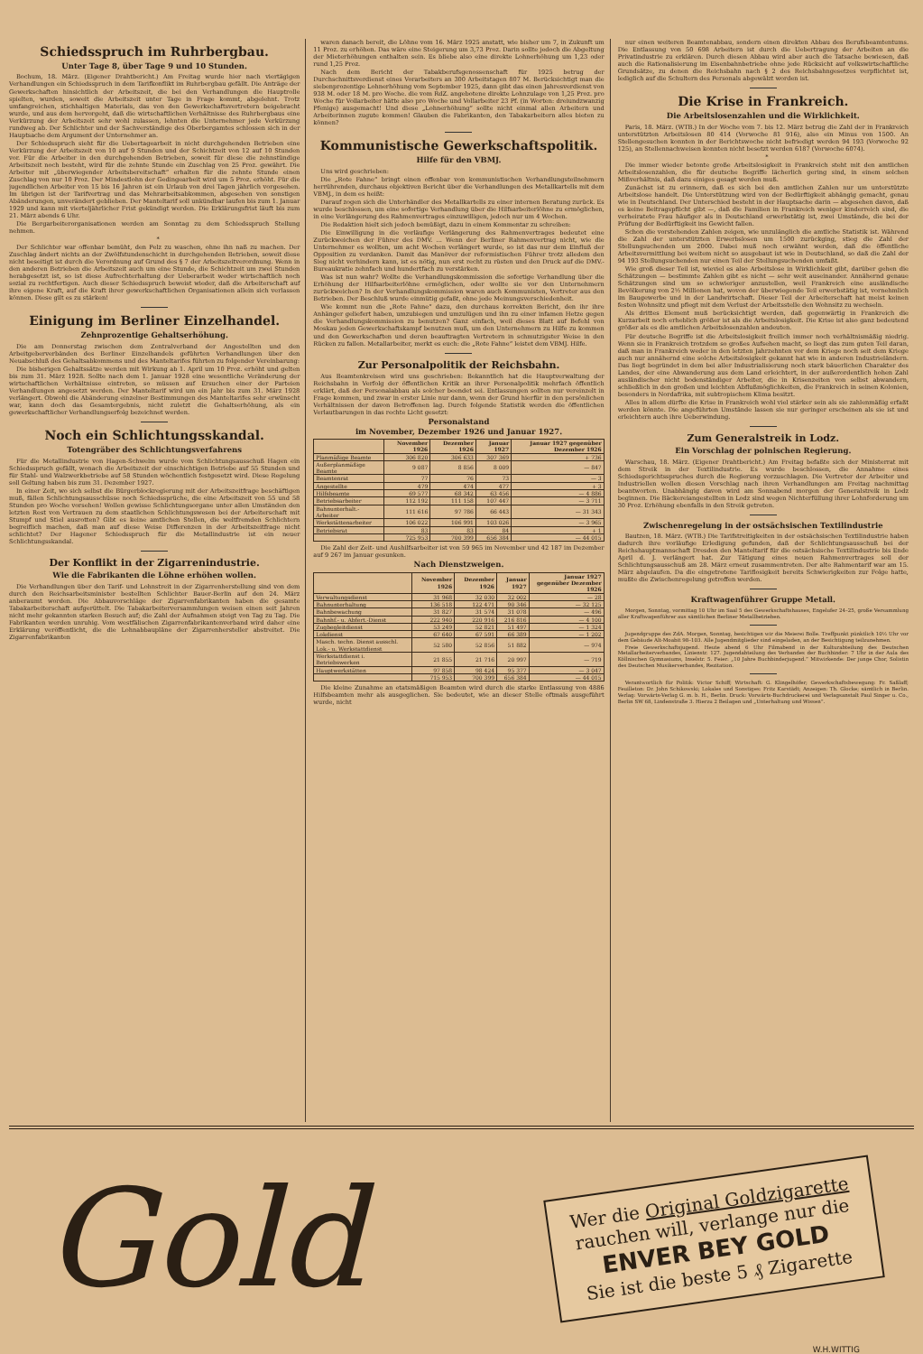Schiedsspruch im Ruhrbergbau.
Unter Tage 8, über Tage 9 und 10 Stunden.
Bochum, 18. März. (Eigener Drahtbericht.) Am Freitag wurde hier nach viertägigen Verhandlungen ein Schiedsspruch in dem Tarifkonflikt im Ruhrbergbau gefällt. Die Anträge der Gewerkschaften hinsichtlich der Arbeitszeit, die bei den Verhandlungen die Hauptrolle spielten, wurden, soweit die Arbeitszeit unter Tage in Frage kommt, abgelehnt. Trotz umfangreichen, stichhaltigen Materials, das von den Gewerkschaftsvertretern beigebracht wurde, und aus dem hervorgeht, daß die wirtschaftlichen Verhältnisse des Ruhrbergbaus eine Verkürzung der Arbeitszeit sehr wohl zulassen, lehnten die Unternehmer jede Verkürzung rundweg ab. Der Schlichter und der Sachverständige des Oberbergamtes schlossen sich in der Hauptsache dem Argument der Unternehmer an.
Der Schiedsspruch sieht für die Uebertagearbeit in nicht durchgehenden Betrieben eine Verkürzung der Arbeitszeit von 10 auf 9 Stunden und der Schichtzeit von 12 auf 10 Stunden vor. Für die Arbeiter in den durchgehenden Betrieben, soweit für diese die zehnstündige Arbeitszeit noch besteht, wird für die zehnte Stunde ein Zuschlag von 25 Proz. gewährt. Die Arbeiter mit „überwiegender Arbeitsbereitschaft“ erhalten für die zehnte Stunde einen Zuschlag von nur 10 Proz. Der Mindestlohn der Gedingearbeit wird um 5 Proz. erhöht. Für die jugendlichen Arbeiter von 15 bis 16 Jahren ist ein Urlaub von drei Tagen jährlich vorgesehen. Im übrigen ist der Tarifvertrag und das Mehrarbeitsabkommen, abgesehen von sonstigen Abänderungen, unverändert geblieben. Der Manteltarif soll unkündbar laufen bis zum 1. Januar 1929 und kann mit vierteljährlicher Frist gekündigt werden. Die Erklärungsfrist läuft bis zum 21. März abends 6 Uhr.
Die Bergarbeiterorganisationen werden am Sonntag zu dem Schiedsspruch Stellung nehmen.
*
Der Schlichter war offenbar bemüht, den Pelz zu waschen, ohne ihn naß zu machen. Der Zuschlag ändert nichts an der Zwölfstundenschicht in durchgehenden Betrieben, soweit diese nicht beseitigt ist durch die Verordnung auf Grund des § 7 der Arbeitszeitverordnung. Wenn in den anderen Betrieben die Arbeitszeit auch um eine Stunde, die Schichtzeit um zwei Stunden herabgesetzt ist, so ist diese Aufrechterhaltung der Ueberarbeit weder wirtschaftlich noch sozial zu rechtfertigen. Auch dieser Schiedsspruch beweist wieder, daß die Arbeiterschaft auf ihre eigene Kraft, auf die Kraft ihrer gewerkschaftlichen Organisationen allein sich verlassen können. Diese gilt es zu stärken!
Einigung im Berliner Einzelhandel.
Zehnprozentige Gehaltserhöhung.
Die am Donnerstag zwischen dem Zentralverband der Angestellten und den Arbeitgeberverbänden des Berliner Einzelhandels geführten Verhandlungen über den Neuabschluß des Gehaltsabkommens und des Manteltarifes führten zu folgender Vereinbarung:
Die bisherigen Gehaltssätze werden mit Wirkung ab 1. April um 10 Proz. erhöht und gelten bis zum 31. März 1928. Sollte nach dem 1. Januar 1928 eine wesentliche Veränderung der wirtschaftlichen Verhältnisse eintreten, so müssen auf Ersuchen einer der Parteien Verhandlungen angesetzt werden. Der Manteltarif wird um ein Jahr bis zum 31. März 1928 verlängert. Obwohl die Abänderung einzelner Bestimmungen des Manteltarifes sehr erwünscht war, kann doch das Gesamtergebnis, nicht zuletzt die Gehaltserhöhung, als ein gewerkschaftlicher Verhandlungserfolg bezeichnet werden.
Noch ein Schlichtungsskandal.
Totengräber des Schlichtungsverfahrens
Für die Metallindustrie von Hagen-Schwelm wurde vom Schlichtungsausschuß Hagen ein Schiedsspruch gefällt, wonach die Arbeitszeit der einschichtigen Betriebe auf 55 Stunden und für Stahl- und Walzwerkbetriebe auf 58 Stunden wöchentlich festgesetzt wird. Diese Regelung soll Geltung haben bis zum 31. Dezember 1927.
In einer Zeit, wo sich selbst die Bürgerblockregierung mit der Arbeitszeitfrage beschäftigen muß, fällen Schlichtungsausschüsse noch Schiedssprüche, die eine Arbeitszeit von 55 und 58 Stunden pro Woche vorsehen! Wollen gewisse Schlichtungsorgane unter allen Umständen den letzten Rest von Vertrauen zu dem staatlichen Schlichtungswesen bei der Arbeiterschaft mit Stumpf und Stiel ausrotten? Gibt es keine amtlichen Stellen, die weltfremden Schlichtern begreiflich machen, daß man auf diese Weise Differenzen in der Arbeitszeitfrage nicht schlichtet? Der Hagener Schiedsspruch für die Metallindustrie ist ein neuer Schlichtungsskandal.
Der Konflikt in der Zigarrenindustrie.
Wie die Fabrikanten die Löhne erhöhen wollen.
Die Verhandlungen über den Tarif- und Lohnstreit in der Zigarrenherstellung sind von dem durch den Reichsarbeitsminister bestellten Schlichter Bauer-Berlin auf den 24. März anberaumt worden. Die Abbauvorschläge der Zigarrenfabrikanten haben die gesamte Tabakarbeiterschaft aufgerüttelt. Die Tabakarbeiterversammlungen weisen einen seit Jahren nicht mehr gekannten starken Besuch auf; die Zahl der Aufnahmen steigt von Tag zu Tag. Die Fabrikanten werden unruhig. Vom westfälischen Zigarrenfabrikantenverband wird daher eine Erklärung veröffentlicht, die die Lohnabbaupläne der Zigarrenhersteller abstreitet. Die Zigarrenfabrikanten
waren danach bereit, die Löhne vom 16. März 1925 anstatt, wie bisher um 7, in Zukunft um 11 Proz. zu erhöhen. Das wäre eine Steigerung um 3,73 Proz. Darin sollte jedoch die Abgeltung der Mieterhöhungen enthalten sein. Es bliebe also eine direkte Lohnerhöhung um 1,23 oder rund 1,25 Proz.
Nach dem Bericht der Tabakberufsgenossenschaft für 1925 betrug der Durchschnittsverdienst eines Vorarbeiters an 300 Arbeitstagen 807 M. Berücksichtigt man die siebenprozentige Lohnerhöhung vom September 1925, dann gibt das einen Jahresverdienst von 938 M. oder 18 M. pro Woche. die vom RdZ. angebotene direkte Lohnzulage von 1,25 Proz. pro Woche für Vollarbeiter hätte also pro Woche und Vollarbeiter 23 Pf. (in Worten: dreiundzwanzig Pfenige) ausgemacht! Und diese „Lohnerhöhung“ sollte nicht einmal allen Arbeitern und Arbeiterinnen zugute kommen! Glauben die Fabrikanten, den Tabakarbeitern alles bieten zu können?
Kommunistische Gewerkschaftspolitik.
Hilfe für den VBMJ.
Uns wird geschrieben:
Die „Rote Fahne“ bringt einen offenbar von kommunistischen Verhandlungsteilnehmern herrührenden, durchaus objektiven Bericht über die Verhandlungen des Metallkartells mit dem VBMJ., in dem es heißt:
Darauf zogen sich die Unterhändler des Metallkartells zu einer internen Beratung zurück. Es wurde beschlossen, um eine sofortige Verhandlung über die Hilfsarbeiterlöhne zu ermöglichen, in eine Verlängerung des Rahmenvertrages einzuwilligen, jedoch nur um 4 Wochen.
Die Redaktion hielt sich jedoch bemüßigt, dazu in einem Kommentar zu schreiben:
Die Einwilligung in die vorläufige Verlängerung des Rahmenvertrages bedeutet eine Zurückweichen der Führer des DMV. ... Wenn der Berliner Rahmenvertrag nicht, wie die Unternehmer es wollten, um acht Wochen verlängert wurde, so ist das nur dem Einfluß der Opposition zu verdanken. Damit das Manöver der reformistischen Führer trotz alledem den Sieg nicht verhindern kann, ist es nötig, nun erst recht zu rüsten und den Druck auf die DMV.-Bureaukratie zehnfach und hundertfach zu verstärken.
Was ist nun wahr? Wollte die Verhandlungskommission die sofortige Verhandlung über die Erhöhung der Hilfsarbeiterlöhne ermöglichen, oder wollte sie vor den Unternehmern zurückweichen? In der Verhandlungskommission waren auch Kommunisten, Vertreter aus den Betrieben. Der Beschluß wurde einmütig gefaßt, ohne jede Meinungsverschiedenheit.
Wie kommt nun die „Rote Fahne“ dazu, den durchaus korrekten Bericht, den ihr ihre Anhänger geliefert haben, umzubiegen und umzulügen und ihn zu einer infamen Hetze gegen die Verhandlungskommission zu benutzen? Ganz einfach, weil dieses Blatt auf Befehl von Moskau jeden Gewerkschaftskampf benutzen muß, um den Unternehmern zu Hilfe zu kommen und den Gewerkschaften und deren beauftragten Vertretern in schmutzigster Weise in den Rücken zu fallen. Metallarbeiter, merkt es euch: die „Rote Fahne“ leistet dem VBMJ. Hilfe.
Zur Personalpolitik der Reichsbahn.
Aus Beamtenkreisen wird uns geschrieben: Bekanntlich hat die Hauptverwaltung der Reichsbahn in Verfolg der öffentlichen Kritik an ihrer Personalpolitik mehrfach öffentlich erklärt, daß der Personalabbau als solcher beendet sei. Entlassungen sollten nur vereinzelt in Frage kommen, und zwar in erster Linie nur dann, wenn der Grund hierfür in den persönlichen Verhältnissen der davon Betroffenen lag. Durch folgende Statistik werden die öffentlichen Verlautbarungen in das rechte Licht gesetzt:
Personalstand
im November, Dezember 1926 und Januar 1927.
| | November 1926 | Dezember 1926 | Januar 1927 | Januar 1927 gegenüber Dezember 1926 |
| --- | --- | --- | --- | --- |
| Planmäßige Beamte | 306 820 | 306 633 | 307 369 | + 736 |
| Außerplanmäßige Beamte | 9 087 | 8 856 | 8 009 | — 847 |
| Beamtenrat | 77 | 76 | 73 | — 3 |
| Angestellte | 479 | 474 | 477 | + 3 |
| Hilfsbeamte | 69 577 | 68 342 | 63 456 | — 4 886 |
| Betriebsarbeiter | 112 192 | 111 158 | 107 447 | — 3 711 |
| Bahnunterhalt.-Arbeiter | 111 616 | 97 786 | 66 443 | — 31 343 |
| Werkstättenarbeiter | 106 022 | 106 991 | 103 026 | — 3 965 |
| Betriebsrat | 83 | 83 | 84 | + 1 |
| | 725 953 | 700 399 | 656 384 | — 44 015 |
Die Zahl der Zeit- und Aushilfsarbeiter ist von 59 965 im November und 42 187 im Dezember auf 9 267 im Januar gesunken.
Nach Dienstzweigen.
| | November 1926 | Dezember 1926 | Januar 1927 | Januar 1927 gegenüber Dezember 1926 |
| --- | --- | --- | --- | --- |
| Verwaltungsdienst | 31 968 | 32 030 | 32 002 | — 28 |
| Bahnunterhaltung | 136 518 | 122 471 | 90 346 | — 32 125 |
| Bahnbewachung | 31 827 | 31 574 | 31 078 | — 496 |
| Bahnhf.- u. Abfert.-Dienst | 222 940 | 220 916 | 216 816 | — 4 100 |
| Zugbegleitdienst | 53 249 | 52 821 | 51 497 | — 1 324 |
| Lokdienst | 67 640 | 67 591 | 66 389 | — 1 202 |
| Masch. techn. Dienst ausschl. Lok.- u. Werkstattdienst | 52 580 | 52 856 | 51 882 | — 974 |
| Werkstattdienst i. Betriebswerken | 21 855 | 21 716 | 20 997 | — 719 |
| Hauptwerkstätten | 97 858 | 98 424 | 95 377 | — 3 047 |
| | 715 953 | 700 399 | 656 384 | — 44 015 |
Die kleine Zunahme an etatsmäßigen Beamten wird durch die starke Entlassung von 4886 Hilfsbeamten mehr als ausgeglichen. Sie bedeutet, wie an dieser Stelle oftmals ausgeführt wurde, nicht
nur einen weiteren Beamtenabbau, sondern einen direkten Abbau des Berufsbeamtentums. Die Entlassung von 50 698 Arbeitern ist durch die Uebertragung der Arbeiten an die Privatindustrie zu erklären. Durch diesen Abbau wird aber auch die Tatsache bewiesen, daß auch die Rationalisierung im Eisenbahnbetriebe ohne jede Rücksicht auf volkswirtschaftliche Grundsätze, zu denen die Reichsbahn nach § 2 des Reichsbahngesetzes verpflichtet ist, lediglich auf die Schultern des Personals abgewälzt worden ist.
Die Krise in Frankreich.
Die Arbeitslosenzahlen und die Wirklichkeit.
Paris, 18. März. (WTB.) In der Woche vom 7. bis 12. März betrug die Zahl der in Frankreich unterstützten Arbeitslosen 80 414 (Vorwoche 81 916), also ein Minus von 1500. An Stellengesuchen konnten in der Berichtswoche nicht befriedigt werden 94 193 (Vorwoche 92 125), an Stellennachweisen konnten nicht besetzt werden 6187 (Vorwoche 6074).
*
Die immer wieder betonte große Arbeitslosigkeit in Frankreich steht mit den amtlichen Arbeitslosenzahlen, die für deutsche Begriffe lächerlich gering sind, in einem solchen Mißverhältnis, daß dazu einiges gesagt werden muß.
Zunächst ist zu erinnern, daß es sich bei den amtlichen Zahlen nur um unterstützte Arbeitslose handelt. Die Unterstützung wird von der Bedürftigkeit abhängig gemacht, genau wie in Deutschland. Der Unterschied besteht in der Hauptsache darin — abgesehen davon, daß es keine Beitragspflicht gibt —, daß die Familien in Frankreich weniger kinderreich sind, die verheiratete Frau häufiger als in Deutschland erwerbstätig ist, zwei Umstände, die bei der Prüfung der Bedürftigkeit ins Gewicht fallen.
Schon die vorstehenden Zahlen zeigen, wie unzulänglich die amtliche Statistik ist. Während die Zahl der unterstützten Erwerbslosen um 1500 zurückging, stieg die Zahl der Stellungsuchenden um 2000. Dabei muß noch erwähnt werden, daß die öffentliche Arbeitsvermittlung bei weitem nicht so ausgebaut ist wie in Deutschland, so daß die Zahl der 94 193 Stellungsuchenden nur einen Teil der Stellungsuchenden umfaßt.
Wie groß dieser Teil ist, wieviel es also Arbeitslose in Wirklichkeit gibt, darüber gehen die Schätzungen — bestimmte Zahlen gibt es nicht — sehr weit auseinander. Annähernd genaue Schätzungen sind um so schwieriger anzustellen, weil Frankreich eine ausländische Bevölkerung von 2½ Millionen hat, wovon der überwiegende Teil erwerbstätig ist, vornehmlich im Baugewerbe und in der Landwirtschaft. Dieser Teil der Arbeiterschaft hat meist keinen festen Wohnsitz und pflegt mit dem Verlust der Arbeitsstelle den Wohnsitz zu wechseln.
Als drittes Element muß berücksichtigt werden, daß gegenwärtig in Frankreich die Kurzarbeit noch erheblich größer ist als die Arbeitslosigkeit. Die Krise ist also ganz bedeutend größer als es die amtlichen Arbeitslosenzahlen andeuten.
Für deutsche Begriffe ist die Arbeitslosigkeit freilich immer noch verhältnismäßig niedrig. Wenn sie in Frankreich trotzdem so großes Aufsehen macht, so liegt das zum guten Teil daran, daß man in Frankreich weder in den letzten Jahrzehnten vor dem Kriege noch seit dem Kriege auch nur annähernd eine solche Arbeitslosigkeit gekannt hat wie in anderen Industrieländern. Das liegt begründet in dem bei aller Industrialisierung noch stark bäuerlichen Charakter des Landes, der eine Abwanderung aus dem Land erleichtert, in der außerordentlich hohen Zahl ausländischer nicht bodenständiger Arbeiter, die in Krisenzeiten von selbst abwandern, schließlich in den großen und leichten Abflußmöglichkeiten, die Frankreich in seinen Kolonien, besonders in Nordafrika, mit subtropischem Klima besitzt.
Alles in allem dürfte die Krise in Frankreich wohl viel stärker sein als sie zahlenmäßig erfaßt werden könnte. Die angeführten Umstände lassen sie nur geringer erscheinen als sie ist und erleichtern auch ihre Ueberwindung.
Zum Generalstreik in Lodz.
Ein Vorschlag der polnischen Regierung.
Warschau, 18. März. (Eigener Drahtbericht.) Am Freitag befaßte sich der Ministerrat mit dem Streik in der Textilindustrie. Es wurde beschlossen, die Annahme eines Schiedsgerichtsspruches durch die Regierung vorzuschlagen. Die Vertreter der Arbeiter und Industriellen wollen diesen Vorschlag nach ihren Verhandlungen am Freitag nachmittag beantworten. Unabhängig davon wird am Sonnabend morgen der Generalstreik in Lodz beginnen. Die Bäckereiangestellten in Lodz sind wegen Nichterfüllung ihrer Lohnforderung um 30 Proz. Erhöhung ebenfalls in den Streik getreten.
Zwischenregelung in der ostsächsischen Textilindustrie
Bautzen, 18. März. (WTB.) Die Tarifstreitigkeiten in der ostsächsischen Textilindustrie haben dadurch ihre vorläufige Erledigung gefunden, daß der Schlichtungsausschuß bei der Reichshauptmannschaft Dresden den Manteltarif für die ostsächsische Textilindustrie bis Ende April d. J. verlängert hat. Zur Tätigung eines neuen Rahmenvertrages soll der Schlichtungsausschuß am 28. März erneut zusammentreten. Der alte Rahmentarif war am 15. März abgelaufen. Da die eingetretene Tariflosigkeit bereits Schwierigkeiten zur Folge hatte, mußte die Zwischenregelung getroffen werden.
Kraftwagenführer Gruppe Metall.
Morgen, Sonntag, vormittag 10 Uhr im Saal 5 des Gewerkschaftshauses, Engelufer 24–25, große Versammlung aller Kraftwagenführer aus sämtlichen Berliner Metallbetrieben.
Jugendgruppe des ZdA. Morgen, Sonntag, besichtigen wir die Meierei Bolle. Treffpunkt pünktlich 10½ Uhr vor dem Gebäude Alt-Moabit 98–103. Alle Jugendmitglieder sind eingeladen, an der Besichtigung teilzunehmen.
Freie Gewerkschaftsjugend. Heute abend 6 Uhr Filmabend in der Kulturabteilung des Deutschen Metallarbeiterverbandes, Linienstr. 127. Jugendabteilung des Verbandes der Buchbinder: 7 Uhr in der Aula des Köllnischen Gymnasiums, Inselstr. 5. Feier: „10 Jahre Buchbinderjugend.“ Mitwirkende: Der junge Chor, Solistin des Deutschen Musikerverbandes, Rezitation.
Verantwortlich für Politik: Victor Schiff; Wirtschaft: G. Klingelhöfer; Gewerkschaftsbewegung: Fr. Saßlaff; Feuilleton: Dr. John Schikowski; Lokales und Sonstiges: Fritz Karstädt; Anzeigen: Th. Glocke; sämtlich in Berlin. Verlag: Vorwärts-Verlag G. m. b. H., Berlin. Druck: Vorwärts-Buchdruckerei und Verlagsanstalt Paul Singer u. Co., Berlin SW 68, Lindenstraße 3. Hierzu 2 Beilagen und „Unterhaltung und Wissen“.
Gold
Wer die Original Goldzigarette
rauchen will, verlange nur die
ENVER BEY GOLD
Sie ist die beste 5 ₰ Zigarette
W.H.WITTIG